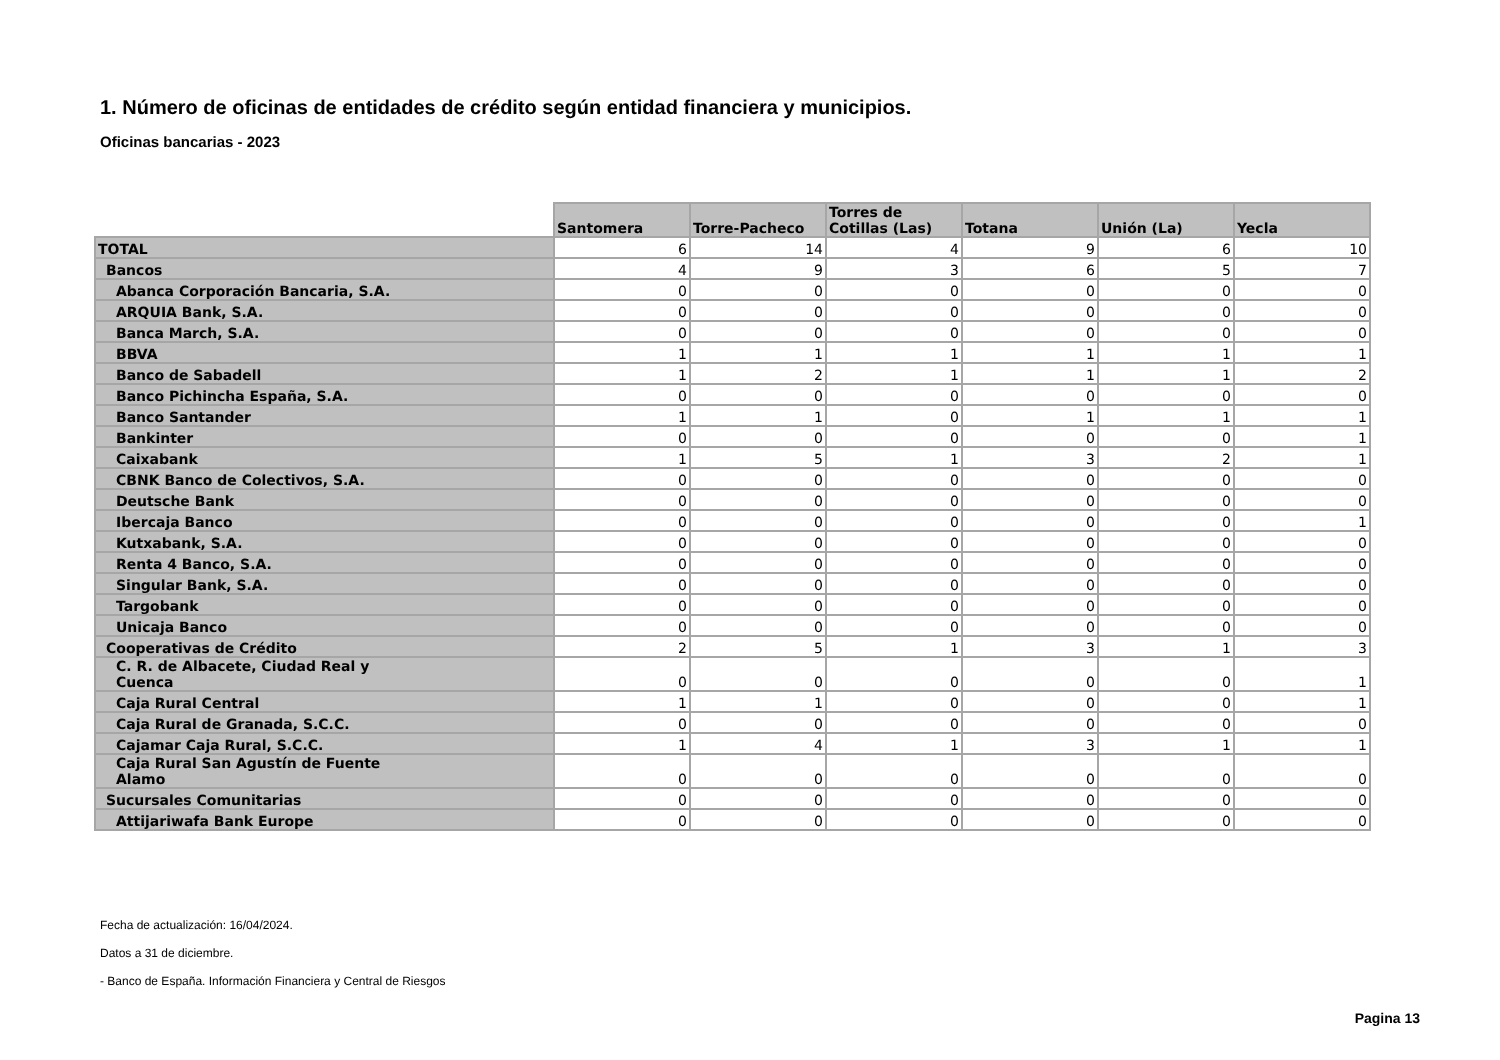1. Número de oficinas de entidades de crédito según entidad financiera y municipios.
Oficinas bancarias - 2023
| | Santomera | Torre-Pacheco | Torres de Cotillas (Las) | Totana | Unión (La) | Yecla |
| --- | --- | --- | --- | --- | --- | --- |
| TOTAL | 6 | 14 | 4 | 9 | 6 | 10 |
| Bancos | 4 | 9 | 3 | 6 | 5 | 7 |
| Abanca Corporación Bancaria, S.A. | 0 | 0 | 0 | 0 | 0 | 0 |
| ARQUIA Bank, S.A. | 0 | 0 | 0 | 0 | 0 | 0 |
| Banca March, S.A. | 0 | 0 | 0 | 0 | 0 | 0 |
| BBVA | 1 | 1 | 1 | 1 | 1 | 1 |
| Banco de Sabadell | 1 | 2 | 1 | 1 | 1 | 2 |
| Banco Pichincha España, S.A. | 0 | 0 | 0 | 0 | 0 | 0 |
| Banco Santander | 1 | 1 | 0 | 1 | 1 | 1 |
| Bankinter | 0 | 0 | 0 | 0 | 0 | 1 |
| Caixabank | 1 | 5 | 1 | 3 | 2 | 1 |
| CBNK Banco de Colectivos, S.A. | 0 | 0 | 0 | 0 | 0 | 0 |
| Deutsche Bank | 0 | 0 | 0 | 0 | 0 | 0 |
| Ibercaja Banco | 0 | 0 | 0 | 0 | 0 | 1 |
| Kutxabank, S.A. | 0 | 0 | 0 | 0 | 0 | 0 |
| Renta 4 Banco, S.A. | 0 | 0 | 0 | 0 | 0 | 0 |
| Singular Bank, S.A. | 0 | 0 | 0 | 0 | 0 | 0 |
| Targobank | 0 | 0 | 0 | 0 | 0 | 0 |
| Unicaja Banco | 0 | 0 | 0 | 0 | 0 | 0 |
| Cooperativas de Crédito | 2 | 5 | 1 | 3 | 1 | 3 |
| C. R. de Albacete, Ciudad Real y Cuenca | 0 | 0 | 0 | 0 | 0 | 1 |
| Caja Rural Central | 1 | 1 | 0 | 0 | 0 | 1 |
| Caja Rural de Granada, S.C.C. | 0 | 0 | 0 | 0 | 0 | 0 |
| Cajamar Caja Rural, S.C.C. | 1 | 4 | 1 | 3 | 1 | 1 |
| Caja Rural San Agustín de Fuente Alamo | 0 | 0 | 0 | 0 | 0 | 0 |
| Sucursales Comunitarias | 0 | 0 | 0 | 0 | 0 | 0 |
| Attijariwafa Bank Europe | 0 | 0 | 0 | 0 | 0 | 0 |
Fecha de actualización: 16/04/2024.
Datos a 31 de diciembre.
- Banco de España. Información Financiera y Central de Riesgos
Pagina 13